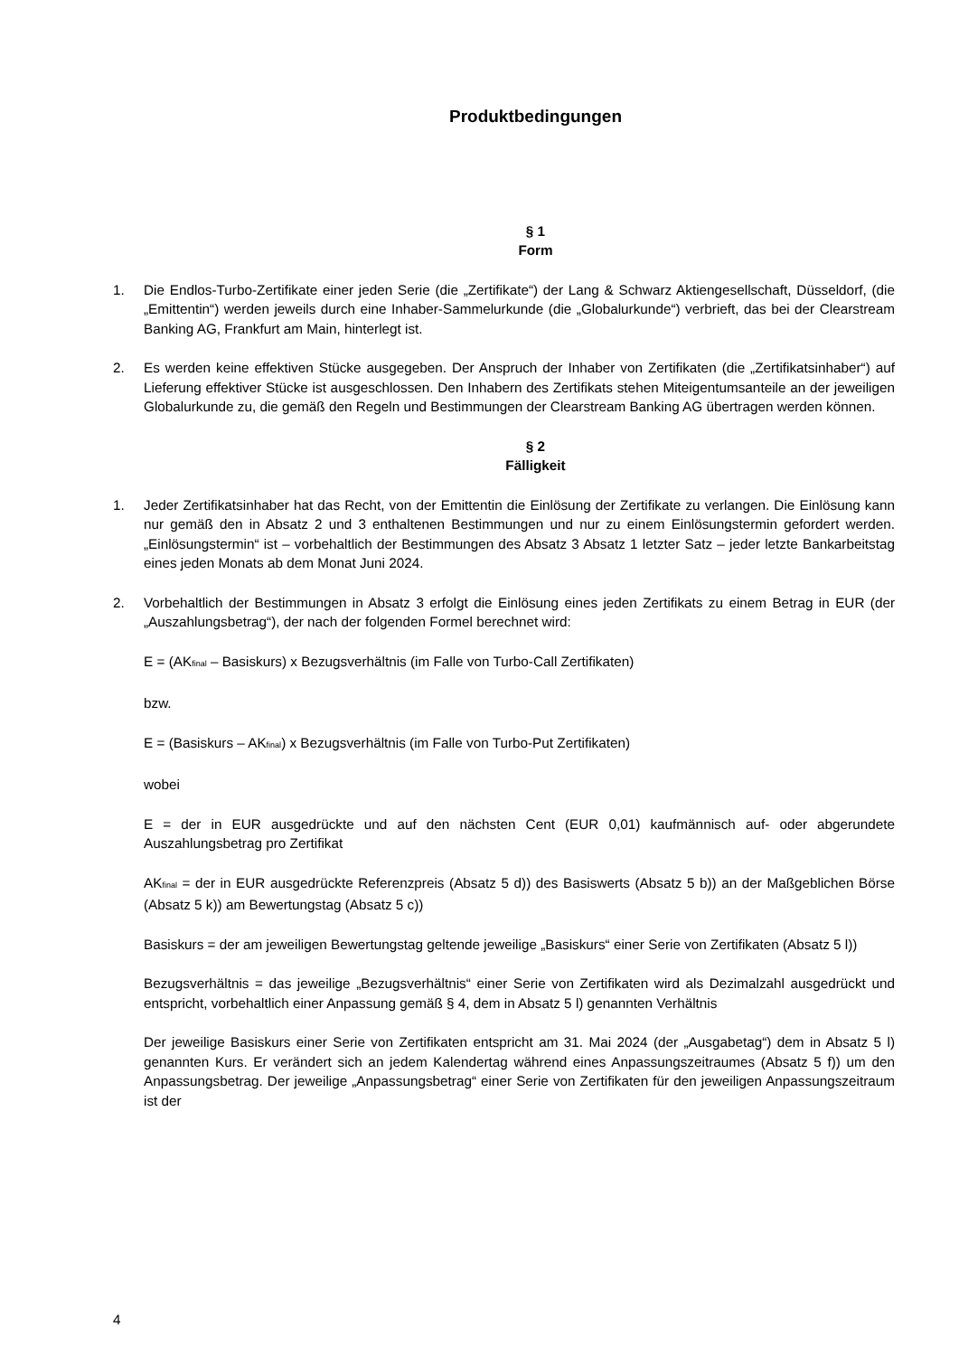Produktbedingungen
§ 1
Form
1. Die Endlos-Turbo-Zertifikate einer jeden Serie (die „Zertifikate“) der Lang & Schwarz Aktiengesellschaft, Düsseldorf, (die „Emittentin“) werden jeweils durch eine Inhaber-Sammelurkunde (die „Globalurkunde“) verbrieft, das bei der Clearstream Banking AG, Frankfurt am Main, hinterlegt ist.
2. Es werden keine effektiven Stücke ausgegeben. Der Anspruch der Inhaber von Zertifikaten (die „Zertifikatsinhaber“) auf Lieferung effektiver Stücke ist ausgeschlossen. Den Inhabern des Zertifikats stehen Miteigentumsanteile an der jeweiligen Globalurkunde zu, die gemäß den Regeln und Bestimmungen der Clearstream Banking AG übertragen werden können.
§ 2
Fälligkeit
1. Jeder Zertifikatsinhaber hat das Recht, von der Emittentin die Einlösung der Zertifikate zu verlangen. Die Einlösung kann nur gemäß den in Absatz 2 und 3 enthaltenen Bestimmungen und nur zu einem Einlösungstermin gefordert werden. „Einlösungstermin“ ist – vorbehaltlich der Bestimmungen des Absatz 3 Absatz 1 letzter Satz – jeder letzte Bankarbeitstag eines jeden Monats ab dem Monat Juni 2024.
2. Vorbehaltlich der Bestimmungen in Absatz 3 erfolgt die Einlösung eines jeden Zertifikats zu einem Betrag in EUR (der „Auszahlungsbetrag“), der nach der folgenden Formel berechnet wird:
E = (AK<sub>final</sub> – Basiskurs) x Bezugsverhältnis (im Falle von Turbo-Call Zertifikaten)
bzw.
E = (Basiskurs – AK<sub>final</sub>) x Bezugsverhältnis (im Falle von Turbo-Put Zertifikaten)
wobei
E = der in EUR ausgedrückte und auf den nächsten Cent (EUR 0,01) kaufmännisch auf- oder abgerundete Auszahlungsbetrag pro Zertifikat
AK<sub>final</sub> = der in EUR ausgedrückte Referenzpreis (Absatz 5 d)) des Basiswerts (Absatz 5 b)) an der Maßgeblichen Börse (Absatz 5 k)) am Bewertungstag (Absatz 5 c))
Basiskurs = der am jeweiligen Bewertungstag geltende jeweilige „Basiskurs“ einer Serie von Zertifikaten (Absatz 5 l))
Bezugsverhältnis = das jeweilige „Bezugsverhältnis“ einer Serie von Zertifikaten wird als Dezimalzahl ausgedrückt und entspricht, vorbehaltlich einer Anpassung gemäß § 4, dem in Absatz 5 l) genannten Verhältnis
Der jeweilige Basiskurs einer Serie von Zertifikaten entspricht am 31. Mai 2024 (der „Ausgabetag“) dem in Absatz 5 l) genannten Kurs. Er verändert sich an jedem Kalendertag während eines Anpassungszeitraumes (Absatz 5 f)) um den Anpassungsbetrag. Der jeweilige „Anpassungsbetrag“ einer Serie von Zertifikaten für den jeweiligen Anpassungszeitraum ist der
4